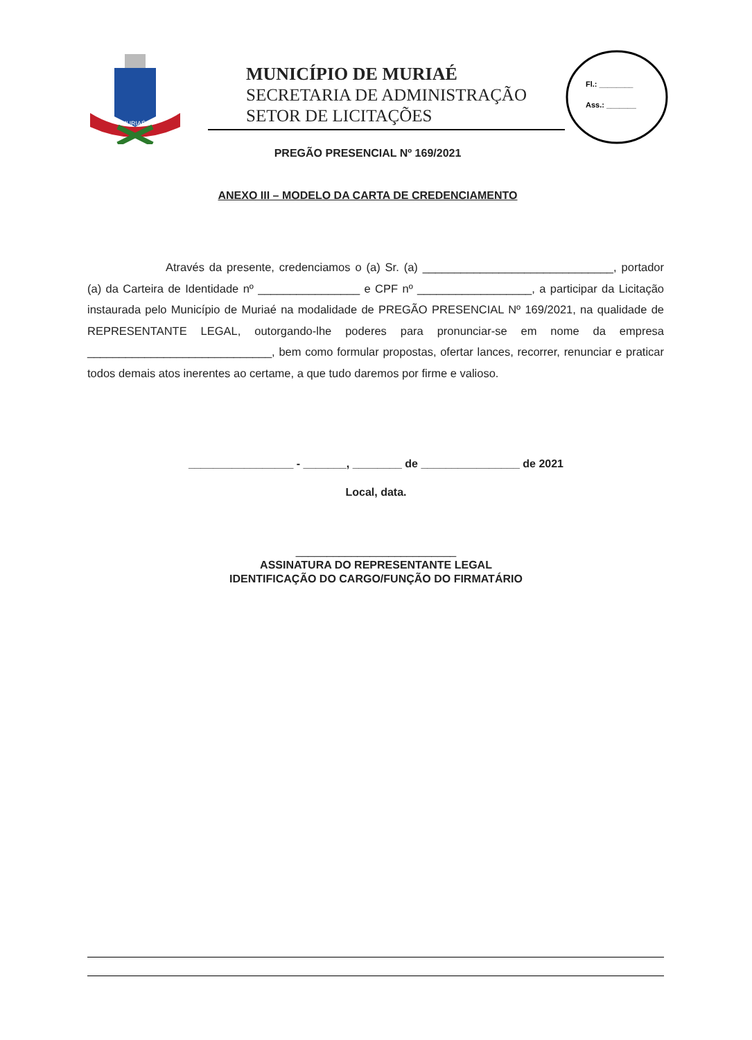MURIAÉ
MUNICÍPIO DE MURIAÉ
SECRETARIA DE ADMINISTRAÇÃO
SETOR DE LICITAÇÕES
Fl.: ________
Ass.: _______
PREGÃO PRESENCIAL Nº 169/2021
ANEXO III – MODELO DA CARTA DE CREDENCIAMENTO
Através da presente, credenciamos o (a) Sr. (a) ______________________________, portador (a) da Carteira de Identidade nº ________________ e CPF nº __________________, a participar da Licitação instaurada pelo Município de Muriaé na modalidade de PREGÃO PRESENCIAL Nº 169/2021, na qualidade de REPRESENTANTE LEGAL, outorgando-lhe poderes para pronunciar-se em nome da empresa _____________________________, bem como formular propostas, ofertar lances, recorrer, renunciar e praticar todos demais atos inerentes ao certame, a que tudo daremos por firme e valioso.
_________________ - _______, ________ de ________________ de 2021
Local, data.
__________________________
ASSINATURA DO REPRESENTANTE LEGAL
IDENTIFICAÇÃO DO CARGO/FUNÇÃO DO FIRMATÁRIO